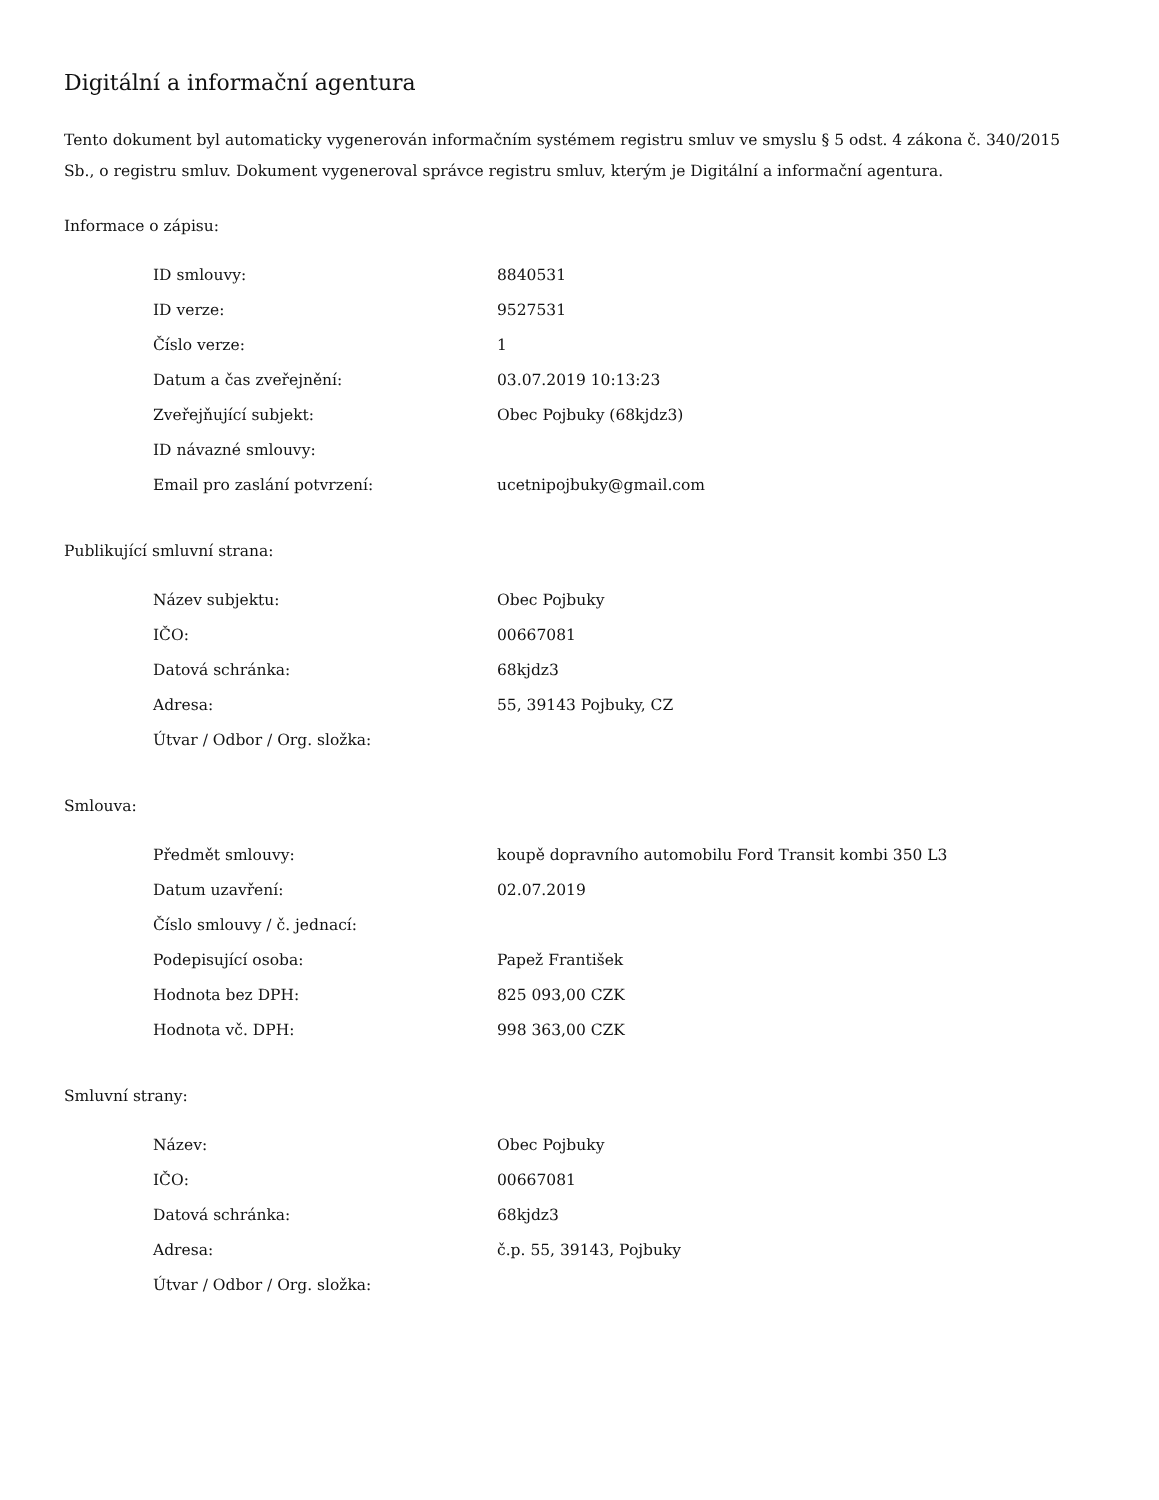Digitální a informační agentura
Tento dokument byl automaticky vygenerován informačním systémem registru smluv ve smyslu § 5 odst. 4 zákona č. 340/2015 Sb., o registru smluv. Dokument vygeneroval správce registru smluv, kterým je Digitální a informační agentura.
Informace o zápisu:
| ID smlouvy: | 8840531 |
| ID verze: | 9527531 |
| Číslo verze: | 1 |
| Datum a čas zveřejnění: | 03.07.2019 10:13:23 |
| Zveřejňující subjekt: | Obec Pojbuky (68kjdz3) |
| ID návazné smlouvy: | |
| Email pro zaslání potvrzení: | ucetnipojbuky@gmail.com |
Publikující smluvní strana:
| Název subjektu: | Obec Pojbuky |
| IČO: | 00667081 |
| Datová schránka: | 68kjdz3 |
| Adresa: | 55, 39143 Pojbuky, CZ |
| Útvar / Odbor / Org. složka: | |
Smlouva:
| Předmět smlouvy: | koupě dopravního automobilu Ford Transit kombi 350 L3 |
| Datum uzavření: | 02.07.2019 |
| Číslo smlouvy / č. jednací: | |
| Podepisující osoba: | Papež František |
| Hodnota bez DPH: | 825 093,00 CZK |
| Hodnota vč. DPH: | 998 363,00 CZK |
Smluvní strany:
| Název: | Obec Pojbuky |
| IČO: | 00667081 |
| Datová schránka: | 68kjdz3 |
| Adresa: | č.p. 55, 39143, Pojbuky |
| Útvar / Odbor / Org. složka: | |